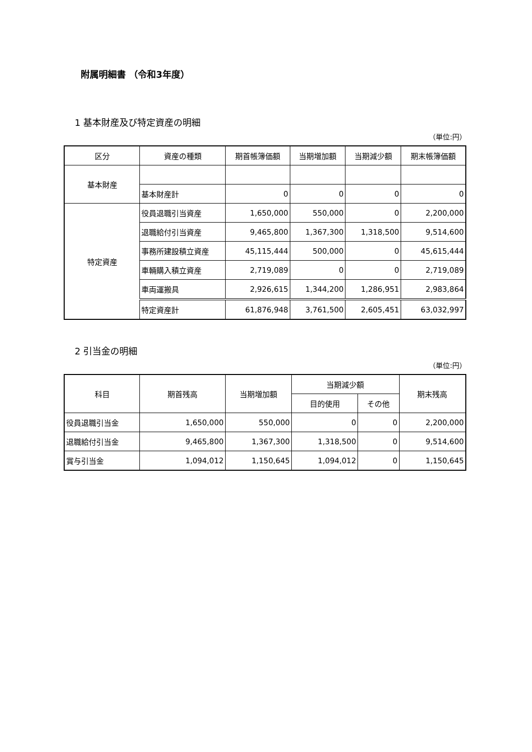附属明細書 （令和3年度）
1 基本財産及び特定資産の明細
（単位:円）
| 区分 | 資産の種類 | 期首帳簿価額 | 当期増加額 | 当期減少額 | 期末帳簿価額 |
| --- | --- | --- | --- | --- | --- |
| 基本財産 | | | | | |
| | 基本財産計 | 0 | 0 | 0 | 0 |
| 特定資産 | 役員退職引当資産 | 1,650,000 | 550,000 | 0 | 2,200,000 |
| | 退職給付引当資産 | 9,465,800 | 1,367,300 | 1,318,500 | 9,514,600 |
| | 事務所建設積立資産 | 45,115,444 | 500,000 | 0 | 45,615,444 |
| | 車輛購入積立資産 | 2,719,089 | 0 | 0 | 2,719,089 |
| | 車両運搬具 | 2,926,615 | 1,344,200 | 1,286,951 | 2,983,864 |
| | 特定資産計 | 61,876,948 | 3,761,500 | 2,605,451 | 63,032,997 |
2 引当金の明細
（単位:円）
| 科目 | 期首残高 | 当期増加額 | 当期減少額 | | 期末残高 |
| --- | --- | --- | --- | --- | --- |
| | | | 目的使用 | その他 | |
| 役員退職引当金 | 1,650,000 | 550,000 | 0 | 0 | 2,200,000 |
| 退職給付引当金 | 9,465,800 | 1,367,300 | 1,318,500 | 0 | 9,514,600 |
| 賞与引当金 | 1,094,012 | 1,150,645 | 1,094,012 | 0 | 1,150,645 |